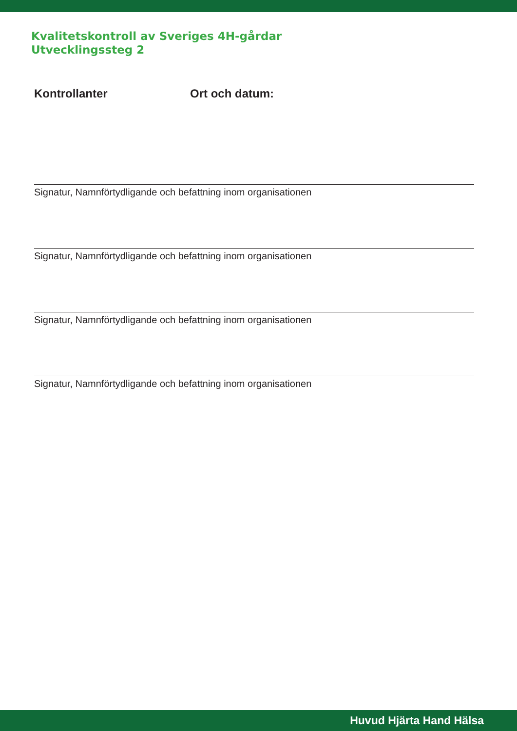Kvalitetskontroll av Sveriges 4H-gårdar
Utvecklingssteg 2
Kontrollanter Ort och datum:
Signatur, Namnförtydligande och befattning inom organisationen
Signatur, Namnförtydligande och befattning inom organisationen
Signatur, Namnförtydligande och befattning inom organisationen
Signatur, Namnförtydligande och befattning inom organisationen
Huvud Hjärta Hand Hälsa